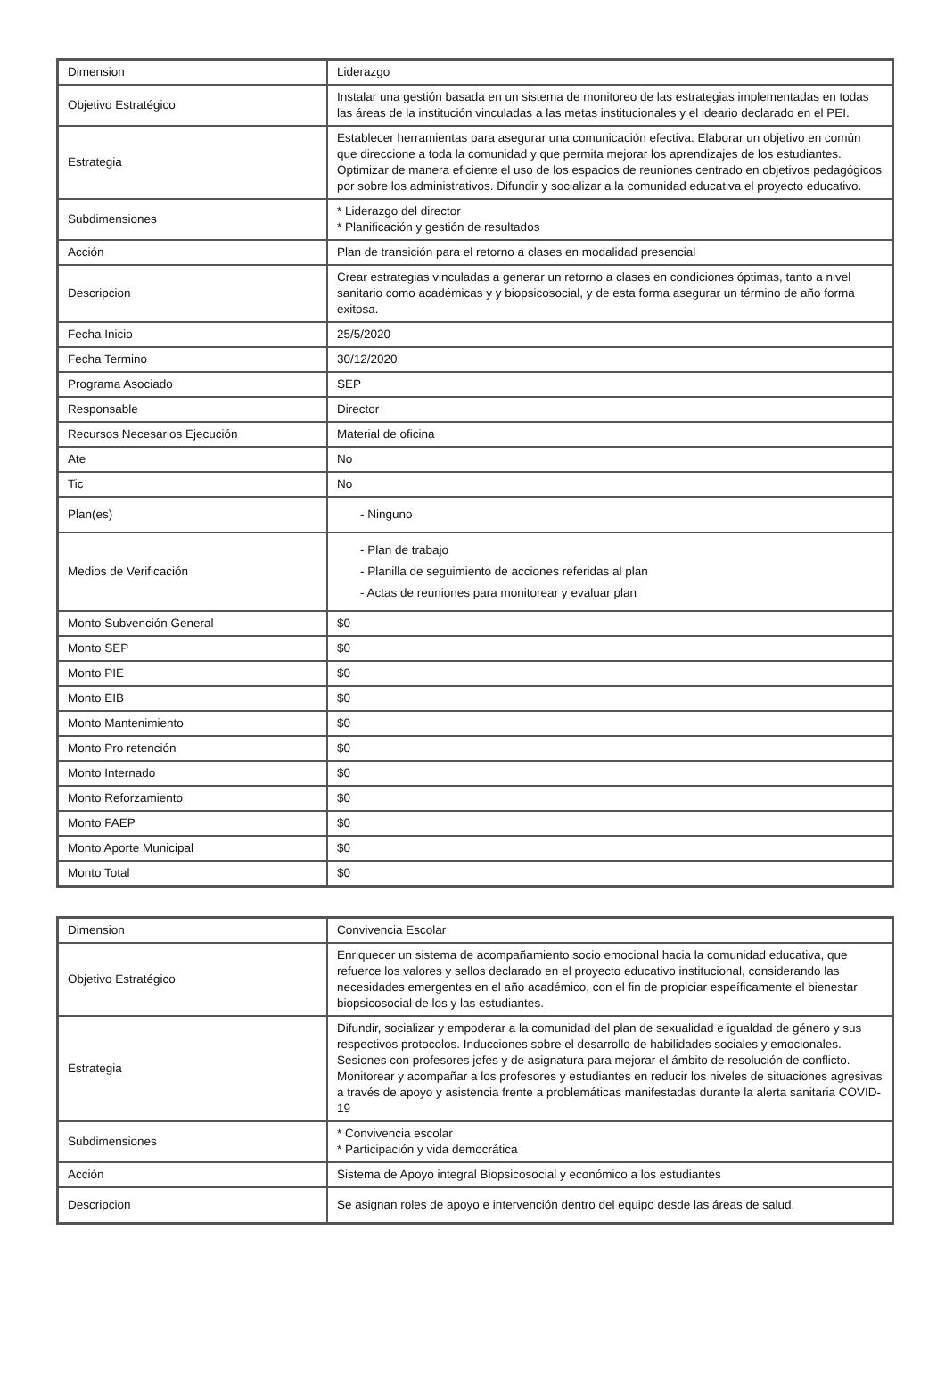| Dimension | Liderazgo |
| Objetivo Estratégico | Instalar una gestión basada en un sistema de monitoreo de las estrategias implementadas en todas las áreas de la institución vinculadas a las metas institucionales y el ideario declarado en el PEI. |
| Estrategia | Establecer herramientas para asegurar una comunicación efectiva. Elaborar un objetivo en común que direccione a toda la comunidad y que permita mejorar los aprendizajes de los estudiantes. Optimizar de manera eficiente el uso de los espacios de reuniones centrado en objetivos pedagógicos por sobre los administrativos. Difundir y socializar a la comunidad educativa el proyecto educativo. |
| Subdimensiones | * Liderazgo del director * Planificación y gestión de resultados |
| Acción | Plan de transición para el retorno a clases en modalidad presencial |
| Descripcion | Crear estrategias vinculadas a generar un retorno a clases en condiciones óptimas, tanto a nivel sanitario como académicas y y biopsicosocial, y de esta forma asegurar un término de año forma exitosa. |
| Fecha Inicio | 25/5/2020 |
| Fecha Termino | 30/12/2020 |
| Programa Asociado | SEP |
| Responsable | Director |
| Recursos Necesarios Ejecución | Material de oficina |
| Ate | No |
| Tic | No |
| Plan(es) | - Ninguno |
| Medios de Verificación | - Plan de trabajo - Planilla de seguimiento de acciones referidas al plan - Actas de reuniones para monitorear y evaluar plan |
| Monto Subvención General | $0 |
| Monto SEP | $0 |
| Monto PIE | $0 |
| Monto EIB | $0 |
| Monto Mantenimiento | $0 |
| Monto Pro retención | $0 |
| Monto Internado | $0 |
| Monto Reforzamiento | $0 |
| Monto FAEP | $0 |
| Monto Aporte Municipal | $0 |
| Monto Total | $0 |
| Dimension | Convivencia Escolar |
| Objetivo Estratégico | Enriquecer un sistema de acompañamiento socio emocional hacia la comunidad educativa, que refuerce los valores y sellos declarado en el proyecto educativo institucional, considerando las necesidades emergentes en el año académico, con el fin de propiciar espeíficamente el bienestar biopsicosocial de los y las estudiantes. |
| Estrategia | Difundir, socializar y empoderar a la comunidad del plan de sexualidad e igualdad de género y sus respectivos protocolos. Inducciones sobre el desarrollo de habilidades sociales y emocionales. Sesiones con profesores jefes y de asignatura para mejorar el ámbito de resolución de conflicto. Monitorear y acompañar a los profesores y estudiantes en reducir los niveles de situaciones agresivas a través de apoyo y asistencia frente a problemáticas manifestadas durante la alerta sanitaria COVID-19 |
| Subdimensiones | * Convivencia escolar * Participación y vida democrática |
| Acción | Sistema de Apoyo integral Biopsicosocial y económico a los estudiantes |
| Descripcion | Se asignan roles de apoyo e intervención dentro del equipo desde las áreas de salud, |